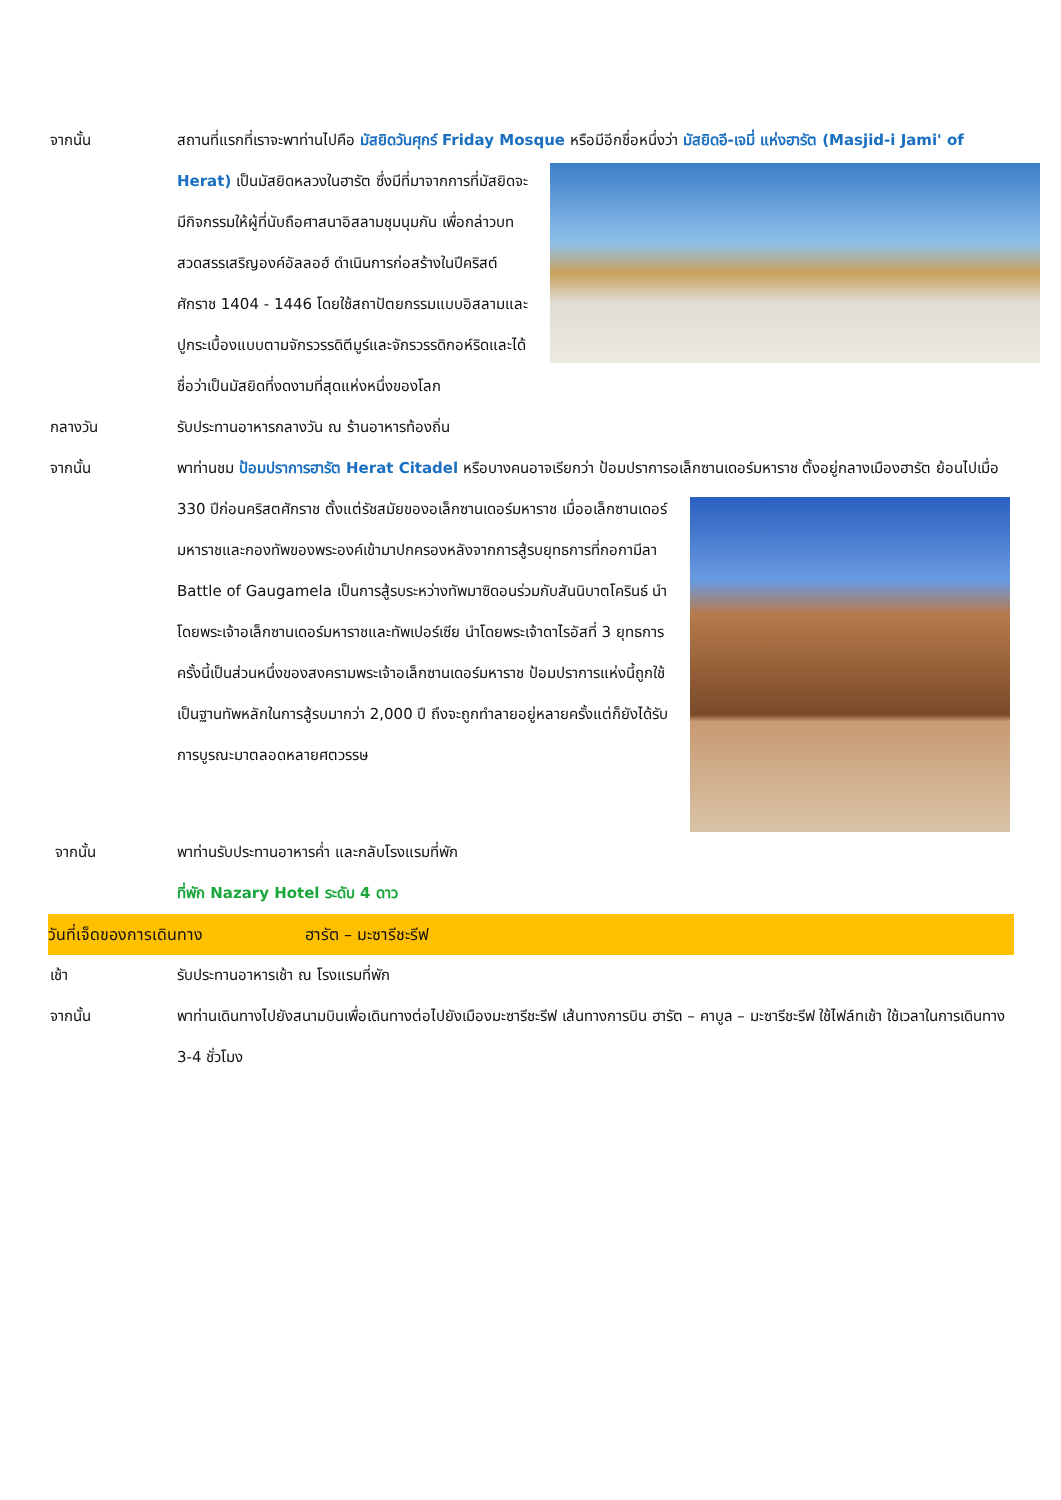จากนั้น สถานที่แรกที่เราจะพาท่านไปคือ มัสยิดวันศุกร์ Friday Mosque หรือมีอีกชื่อหนึ่งว่า มัสยิดอี-เจมี่ แห่งฮารัต (Masjid-i Jami' of Herat)
เป็นมัสยิดหลวงในฮารัต ซึ่งมีที่มาจากการที่มัสยิดจะมีกิจกรรมให้ผู้ที่นับถือศาสนาอิสลามชุมนุมกัน เพื่อกล่าวบทสวดสรรเสริญองค์อัลลอฮ์ ดำเนินการก่อสร้างในปีคริสต์ศักราช 1404 - 1446 โดยใช้สถาปัตยกรรมแบบอิสลามและปูกระเบื้องแบบตามจักรวรรดิตีมูร์และจักรวรรดิกอห์ริดและได้ชื่อว่าเป็นมัสยิดที่งดงามที่สุดแห่งหนึ่งของโลก
กลางวัน รับประทานอาหารกลางวัน ณ ร้านอาหารท้องถิ่น
จากนั้น พาท่านชม ป้อมปราการฮารัต Herat Citadel หรือบางคนอาจเรียกว่า ป้อมปราการอเล็กซานเดอร์มหาราช
ตั้งอยู่กลางเมืองฮารัต ย้อนไปเมื่อ 330 ปีก่อนคริสตศักราช ตั้งแต่รัชสมัยของอเล็กซานเดอร์มหาราช เมื่ออเล็กซานเดอร์มหาราชและกองทัพของพระองค์เข้ามาปกครองหลังจากการสู้รบยุทธการที่กอกามีลา Battle of Gaugamela เป็นการสู้รบระหว่างทัพมาซิดอนร่วมกับสันนิบาตโครินธ์ นำโดยพระเจ้าอเล็กซานเดอร์มหาราชและทัพเปอร์เซีย นำโดยพระเจ้าดาไรอัสที่ 3 ยุทธการครั้งนี้เป็นส่วนหนึ่งของสงครามพระเจ้าอเล็กซานเดอร์มหาราช ป้อมปราการแห่งนี้ถูกใช้เป็นฐานทัพหลักในการสู้รบมากว่า 2,000 ปี ถึงจะถูกทำลายอยู่หลายครั้งแต่ก็ยังได้รับการบูรณะมาตลอดหลายศตวรรษ
จากนั้น พาท่านรับประทานอาหารค่ำ และกลับโรงแรมที่พัก
ที่พัก Nazary Hotel ระดับ 4 ดาว
วันที่เจ็ดของการเดินทาง ฮารัต – มะซารีชะรีฟ
เช้า รับประทานอาหารเช้า ณ โรงแรมที่พัก
จากนั้น พาท่านเดินทางไปยังสนามบินเพื่อเดินทางต่อไปยังเมืองมะซารีชะรีฟ เส้นทางการบิน ฮารัต – คาบูล – มะซารีชะรีฟ ใช้ไฟล์ทเช้า ใช้เวลาในการเดินทาง 3-4 ชั่วโมง